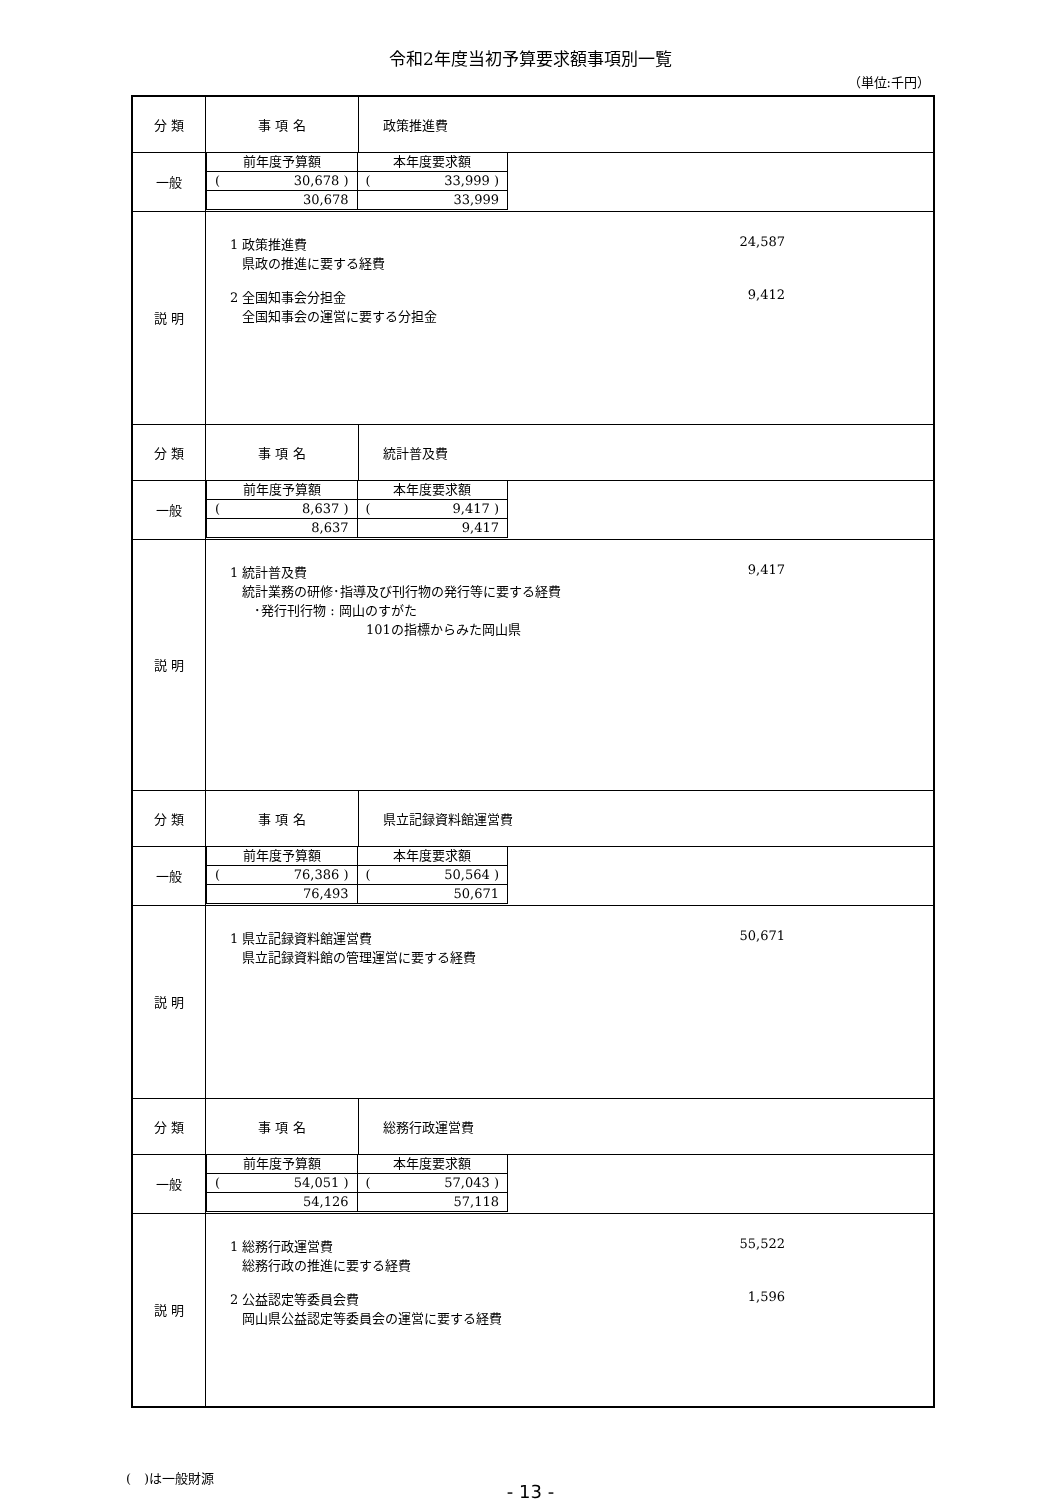令和2年度当初予算要求額事項別一覧
（単位:千円）
| 分 類 | 事 項 名 | 政策推進費 |
| 一般 | / 前年度予算額 / 本年度要求額 / / ( 30,678 ) / ( 33,999 ) / / 30,678 / 33,999 / | |
| 説 明 | 1 政策推進費 24,587 県政の推進に要する経費 2 全国知事会分担金 9,412 全国知事会の運営に要する分担金 | |
| 分 類 | 事 項 名 | 統計普及費 |
| 一般 | / 前年度予算額 / 本年度要求額 / / ( 8,637 ) / ( 9,417 ) / / 8,637 / 9,417 / | |
| 説 明 | 1 統計普及費 9,417 統計業務の研修･指導及び刊行物の発行等に要する経費 ･発行刊行物 : 岡山のすがた 101の指標からみた岡山県 | |
| 分 類 | 事 項 名 | 県立記録資料館運営費 |
| 一般 | / 前年度予算額 / 本年度要求額 / / ( 76,386 ) / ( 50,564 ) / / 76,493 / 50,671 / | |
| 説 明 | 1 県立記録資料館運営費 50,671 県立記録資料館の管理運営に要する経費 | |
| 分 類 | 事 項 名 | 総務行政運営費 |
| 一般 | / 前年度予算額 / 本年度要求額 / / ( 54,051 ) / ( 57,043 ) / / 54,126 / 57,118 / | |
| 説 明 | 1 総務行政運営費 55,522 総務行政の推進に要する経費 2 公益認定等委員会費 1,596 岡山県公益認定等委員会の運営に要する経費 | |
(　)は一般財源
- 13 -